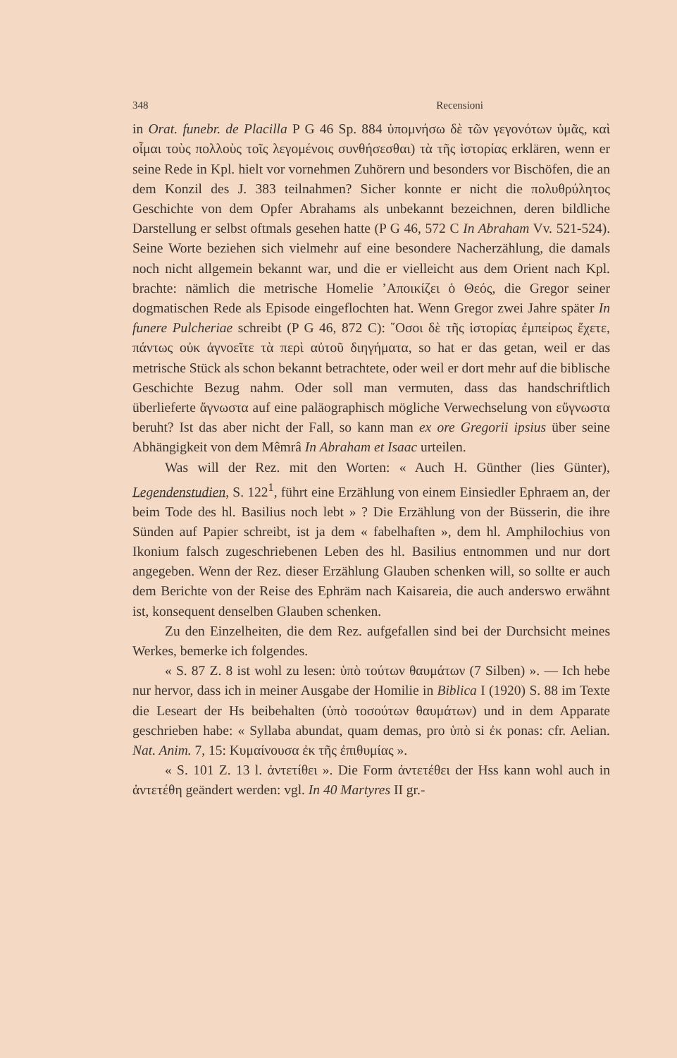348 Recensioni
in Orat. funebr. de Placilla P G 46 Sp. 884 ὑπομνήσω δὲ τῶν γεγονότων ὑμᾶς, καὶ οἶμαι τοὺς πολλοὺς τοῖς λεγομένοις συνθήσεσθαι) τὰ τῆς ἱστορίας erklären, wenn er seine Rede in Kpl. hielt vor vornehmen Zuhörern und besonders vor Bischöfen, die an dem Konzil des J. 383 teilnahmen? Sicher konnte er nicht die πολυθρύλητος Geschichte von dem Opfer Abrahams als unbekannt bezeichnen, deren bildliche Darstellung er selbst oftmals gesehen hatte (P G 46, 572 C In Abraham Vv. 521-524). Seine Worte beziehen sich vielmehr auf eine besondere Nacherzählung, die damals noch nicht allgemein bekannt war, und die er vielleicht aus dem Orient nach Kpl. brachte: nämlich die metrische Homelie ’Αποικίζει ὁ Θεός, die Gregor seiner dogmatischen Rede als Episode eingeflochten hat. Wenn Gregor zwei Jahre später In funere Pulcheriae schreibt (P G 46, 872 C): ῞Οσοι δὲ τῆς ἱστορίας ἐμπείρως ἔχετε, πάντως οὐκ ἀγνοεῖτε τὰ περὶ αὐτοῦ διηγήματα, so hat er das getan, weil er das metrische Stück als schon bekannt betrachtete, oder weil er dort mehr auf die biblische Geschichte Bezug nahm. Oder soll man vermuten, dass das handschriftlich überlieferte ἄγνωστα auf eine paläographisch mögliche Verwechselung von εὔγνωστα beruht? Ist das aber nicht der Fall, so kann man ex ore Gregorii ipsius über seine Abhängigkeit von dem Mêmrâ In Abraham et Isaac urteilen.
Was will der Rez. mit den Worten: « Auch H. Günther (lies Günter), Legendenstudien, S. 122<sup>1</sup>, führt eine Erzählung von einem Einsiedler Ephraem an, der beim Tode des hl. Basilius noch lebt » ? Die Erzählung von der Büsserin, die ihre Sünden auf Papier schreibt, ist ja dem « fabelhaften », dem hl. Amphilochius von Ikonium falsch zugeschriebenen Leben des hl. Basilius entnommen und nur dort angegeben. Wenn der Rez. dieser Erzählung Glauben schenken will, so sollte er auch dem Berichte von der Reise des Ephräm nach Kaisareia, die auch anderswo erwähnt ist, konsequent denselben Glauben schenken.
Zu den Einzelheiten, die dem Rez. aufgefallen sind bei der Durchsicht meines Werkes, bemerke ich folgendes.
« S. 87 Z. 8 ist wohl zu lesen: ὑπὸ τούτων θαυμάτων (7 Silben) ». — Ich hebe nur hervor, dass ich in meiner Ausgabe der Homilie in Biblica I (1920) S. 88 im Texte die Leseart der Hs beibehalten (ὑπὸ τοσούτων θαυμάτων) und in dem Apparate geschrieben habe: « Syllaba abundat, quam demas, pro ὑπὸ si ἐκ ponas: cfr. Aelian. Nat. Anim. 7, 15: Κυμαίνουσα ἐκ τῆς ἐπιθυμίας ».
« S. 101 Z. 13 l. ἀντετίθει ». Die Form ἀντετέθει der Hss kann wohl auch in ἀντετέθη geändert werden: vgl. In 40 Martyres II gr.-